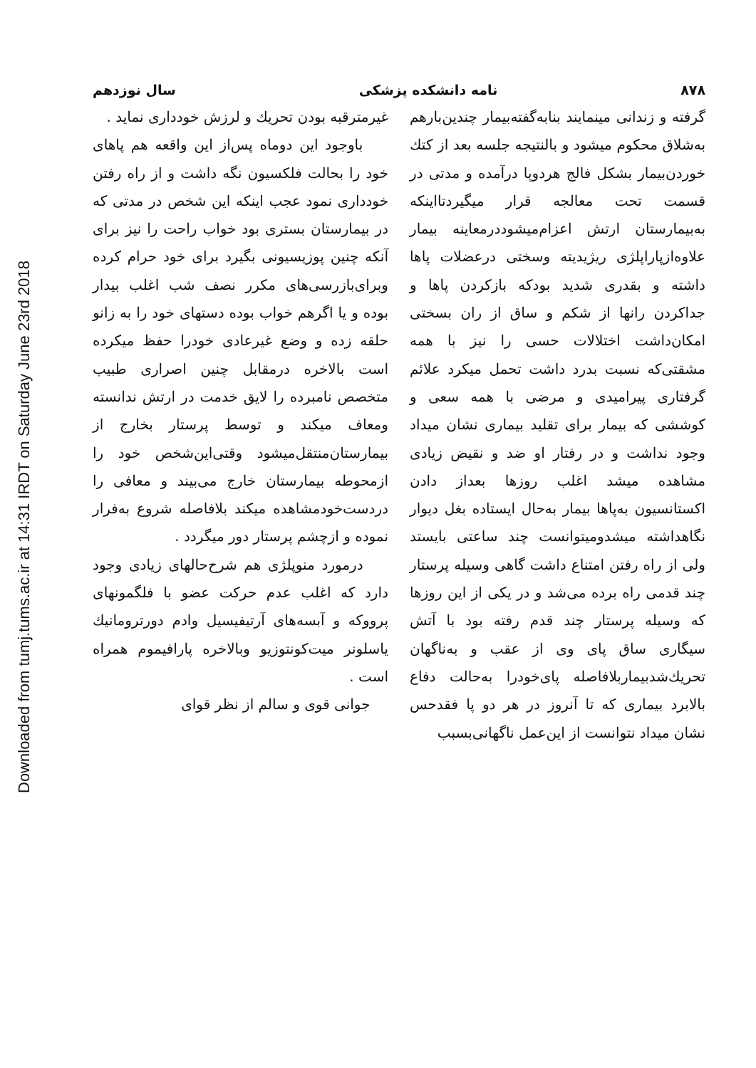Downloaded from tumj.tums.ac.ir at 14:31 IRDT on Saturday June 23rd 2018
۸۷۸ نامه دانشکده پزشکی سال نوزدهم
گرفته و زندانی مینمایند بنابه‌گفته‌بیمار چندین‌بارهم به‌شلاق محکوم میشود و بالنتیجه جلسه بعد از کتك خوردن‌بیمار بشکل فالج هردوپا درآمده و مدتی در قسمت تحت معالجه قرار میگیردتااینکه به‌بیمارستان ارتش اعزام‌میشوددرمعاینه بیمار علاوه‌ازپاراپلژی ریژیدیته وسختی درعضلات پاها داشته و بقدری شدید بودکه بازکردن پاها و جداکردن رانها از شکم و ساق از ران بسختی امکان‌داشت اختلالات حسی را نیز با همه مشقتی‌که نسبت بدرد داشت تحمل میکرد علائم گرفتاری پیرامیدی و مرضی با همه سعی و کوششی که بیمار برای تقلید بیماری نشان میداد وجود نداشت و در رفتار او ضد و نقیض زیادی مشاهده میشد اغلب روزها بعداز دادن اکستانسیون به‌پاها بیمار به‌حال ایستاده بغل دیوار نگاهداشته میشدومیتوانست چند ساعتی بایستد ولی از راه رفتن امتناع داشت گاهی وسیله پرستار چند قدمی راه برده می‌شد و در یکی از این روزها که وسیله پرستار چند قدم رفته بود با آتش سیگاری ساق پای وی از عقب و به‌ناگهان تحریك‌شدبیماربلافاصله پای‌خودرا به‌حالت دفاع بالابرد بیماری که تا آنروز در هر دو پا فقدحس نشان میداد نتوانست از این‌عمل ناگهانی‌بسبب
غیرمترقبه بودن تحریك و لرزش خودداری نماید .
باوجود این دوماه پس‌از این واقعه هم پاهای خود را بحالت فلکسیون نگه داشت و از راه رفتن خودداری نمود عجب اینکه این شخص در مدتی که در بیمارستان بستری بود خواب راحت را نیز برای آنکه چنین پوزیسیونی بگیرد برای خود حرام کرده وبرای‌بازرسی‌های مکرر نصف شب اغلب بیدار بوده و یا اگرهم خواب بوده دستهای خود را به زانو حلقه زده و وضع غیرعادی خودرا حفظ میکرده است بالاخره درمقابل چنین اصراری طبیب متخصص نامبرده را لایق خدمت در ارتش ندانسته ومعاف میکند و توسط پرستار بخارج از بیمارستان‌منتقل‌میشود وقتی‌این‌شخص خود را ازمحوطه بیمارستان خارج می‌بیند و معافی را دردست‌خودمشاهده میکند بلافاصله شروع به‌فرار نموده و ازچشم پرستار دور میگردد .
درمورد منوپلژی هم شرح‌حالهای زیادی وجود دارد که اغلب عدم حرکت عضو با فلگمونهای پرووکه و آبسه‌های آرتیفیسیل وادم دورترومانیك یاسلونر میت‌کونتوزیو وبالاخره پارافیموم همراه است .
جوانی قوی و سالم از نظر قوای